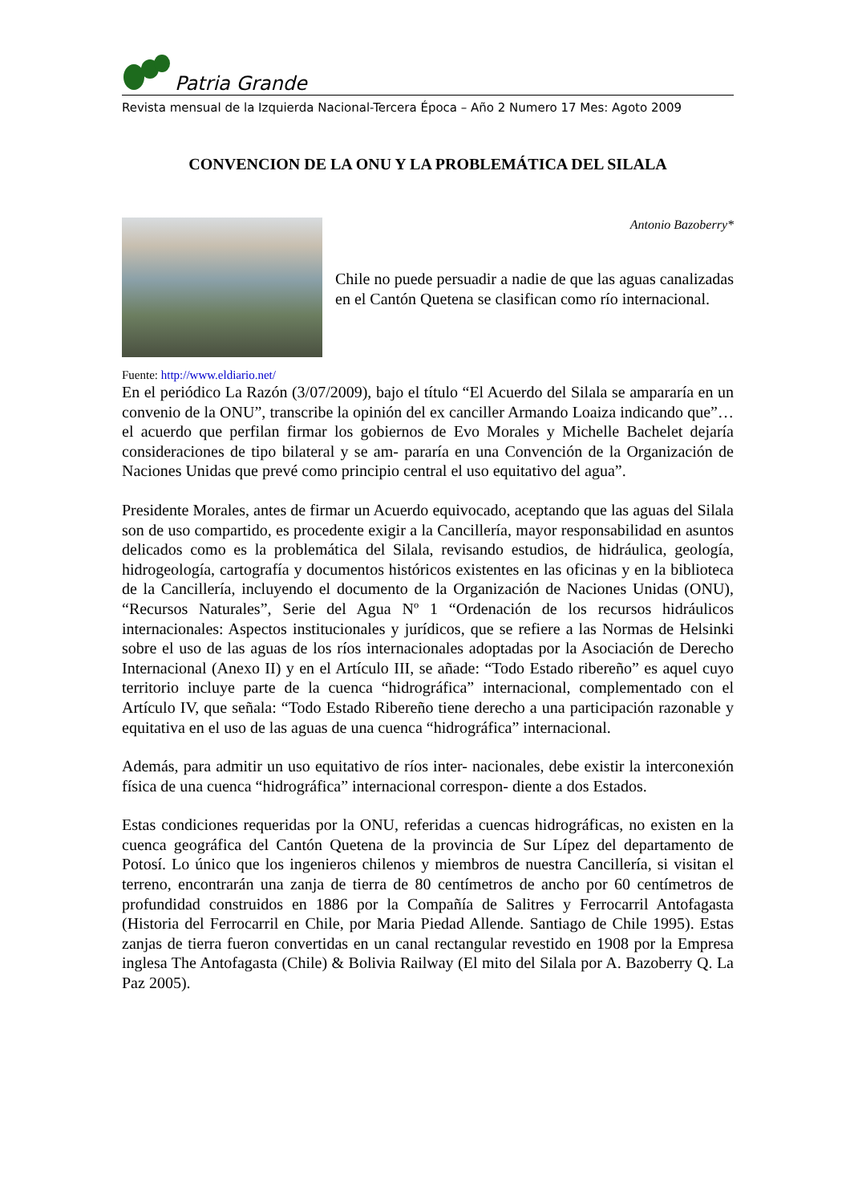Patria Grande
Revista mensual de la Izquierda Nacional-Tercera Época – Año 2 Numero 17 Mes: Agoto 2009
CONVENCION DE LA ONU Y LA PROBLEMÁTICA DEL SILALA
Antonio Bazoberry*
Chile no puede persuadir a nadie de que las aguas canalizadas en el Cantón Quetena se clasifican como río internacional.
Fuente: http://www.eldiario.net/
En el periódico La Razón (3/07/2009), bajo el título “El Acuerdo del Silala se ampararía en un convenio de la ONU”, transcribe la opinión del ex canciller Armando Loaiza indicando que”… el acuerdo que perfilan firmar los gobiernos de Evo Morales y Michelle Bachelet dejaría consideraciones de tipo bilateral y se am- pararía en una Convención de la Organización de Naciones Unidas que prevé como principio central el uso equitativo del agua”.
Presidente Morales, antes de firmar un Acuerdo equivocado, aceptando que las aguas del Silala son de uso compartido, es procedente exigir a la Cancillería, mayor responsabilidad en asuntos delicados como es la problemática del Silala, revisando estudios, de hidráulica, geología, hidrogeología, cartografía y documentos históricos existentes en las oficinas y en la biblioteca de la Cancillería, incluyendo el documento de la Organización de Naciones Unidas (ONU), “Recursos Naturales”, Serie del Agua Nº 1 “Ordenación de los recursos hidráulicos internacionales: Aspectos institucionales y jurídicos, que se refiere a las Normas de Helsinki sobre el uso de las aguas de los ríos internacionales adoptadas por la Asociación de Derecho Internacional (Anexo II) y en el Artículo III, se añade: “Todo Estado ribereño” es aquel cuyo territorio incluye parte de la cuenca “hidrográfica” internacional, complementado con el Artículo IV, que señala: “Todo Estado Ribereño tiene derecho a una participación razonable y equitativa en el uso de las aguas de una cuenca “hidrográfica” internacional.
Además, para admitir un uso equitativo de ríos inter- nacionales, debe existir la interconexión física de una cuenca “hidrográfica” internacional correspon- diente a dos Estados.
Estas condiciones requeridas por la ONU, referidas a cuencas hidrográficas, no existen en la cuenca geográfica del Cantón Quetena de la provincia de Sur Lípez del departamento de Potosí. Lo único que los ingenieros chilenos y miembros de nuestra Cancillería, si visitan el terreno, encontrarán una zanja de tierra de 80 centímetros de ancho por 60 centímetros de profundidad construidos en 1886 por la Compañía de Salitres y Ferrocarril Antofagasta (Historia del Ferrocarril en Chile, por Maria Piedad Allende. Santiago de Chile 1995). Estas zanjas de tierra fueron convertidas en un canal rectangular revestido en 1908 por la Empresa inglesa The Antofagasta (Chile) & Bolivia Railway (El mito del Silala por A. Bazoberry Q. La Paz 2005).